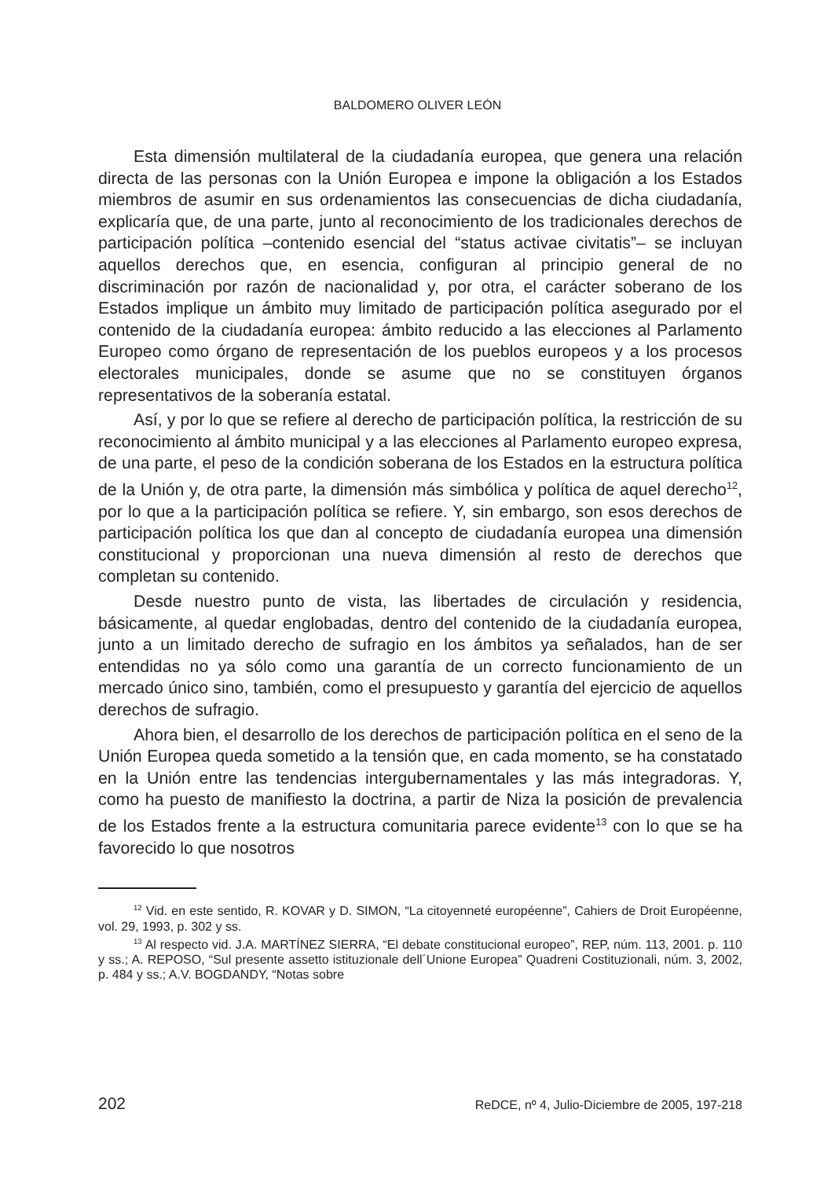BALDOMERO OLIVER LEÓN
Esta dimensión multilateral de la ciudadanía europea, que genera una relación directa de las personas con la Unión Europea e impone la obligación a los Estados miembros de asumir en sus ordenamientos las consecuencias de dicha ciudadanía, explicaría que, de una parte, junto al reconocimiento de los tradicionales derechos de participación política –contenido esencial del “status activae civitatis”– se incluyan aquellos derechos que, en esencia, configuran al principio general de no discriminación por razón de nacionalidad y, por otra, el carácter soberano de los Estados implique un ámbito muy limitado de participación política asegurado por el contenido de la ciudadanía europea: ámbito reducido a las elecciones al Parlamento Europeo como órgano de representación de los pueblos europeos y a los procesos electorales municipales, donde se asume que no se constituyen órganos representativos de la soberanía estatal.
Así, y por lo que se refiere al derecho de participación política, la restricción de su reconocimiento al ámbito municipal y a las elecciones al Parlamento europeo expresa, de una parte, el peso de la condición soberana de los Estados en la estructura política de la Unión y, de otra parte, la dimensión más simbólica y política de aquel derecho<sup>12</sup>, por lo que a la participación política se refiere. Y, sin embargo, son esos derechos de participación política los que dan al concepto de ciudadanía europea una dimensión constitucional y proporcionan una nueva dimensión al resto de derechos que completan su contenido.
Desde nuestro punto de vista, las libertades de circulación y residencia, básicamente, al quedar englobadas, dentro del contenido de la ciudadanía europea, junto a un limitado derecho de sufragio en los ámbitos ya señalados, han de ser entendidas no ya sólo como una garantía de un correcto funcionamiento de un mercado único sino, también, como el presupuesto y garantía del ejercicio de aquellos derechos de sufragio.
Ahora bien, el desarrollo de los derechos de participación política en el seno de la Unión Europea queda sometido a la tensión que, en cada momento, se ha constatado en la Unión entre las tendencias intergubernamentales y las más integradoras. Y, como ha puesto de manifiesto la doctrina, a partir de Niza la posición de prevalencia de los Estados frente a la estructura comunitaria parece evidente<sup>13</sup> con lo que se ha favorecido lo que nosotros
<sup>12</sup> Vid. en este sentido, R. KOVAR y D. SIMON, “La citoyenneté européenne”, Cahiers de Droit Européenne, vol. 29, 1993, p. 302 y ss.
<sup>13</sup> Al respecto vid. J.A. MARTÍNEZ SIERRA, “El debate constitucional europeo”, REP, núm. 113, 2001. p. 110 y ss.; A. REPOSO, “Sul presente assetto istituzionale dell´Unione Europea” Quadreni Costituzionali, núm. 3, 2002, p. 484 y ss.; A.V. BOGDANDY, “Notas sobre
202 ReDCE, nº 4, Julio-Diciembre de 2005, 197-218